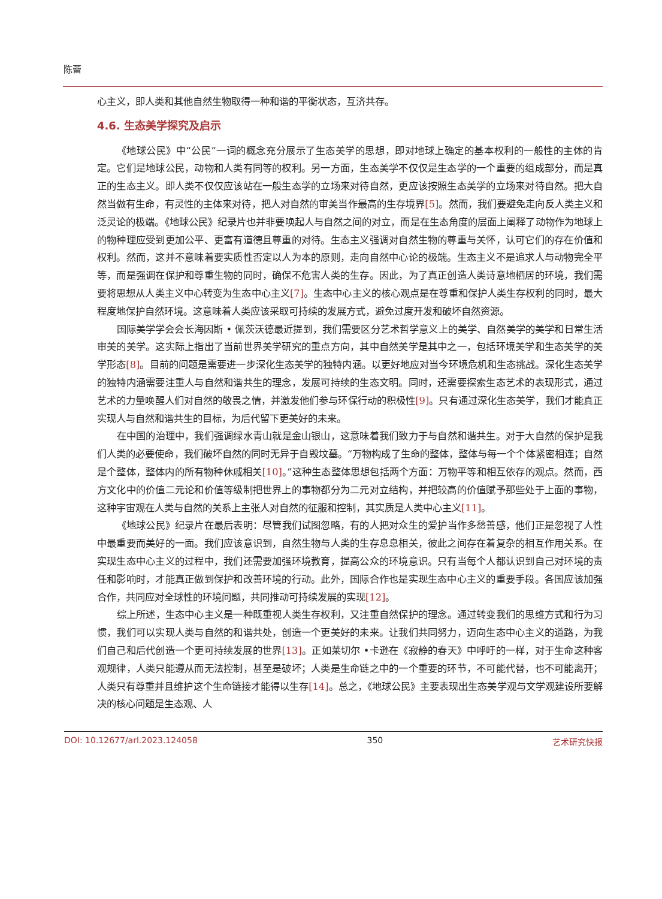陈蕾
心主义，即人类和其他自然生物取得一种和谐的平衡状态，互济共存。
4.6. 生态美学探究及启示
《地球公民》中“公民”一词的概念充分展示了生态美学的思想，即对地球上确定的基本权利的一般性的主体的肯定。它们是地球公民，动物和人类有同等的权利。另一方面，生态美学不仅仅是生态学的一个重要的组成部分，而是真正的生态主义。即人类不仅仅应该站在一般生态学的立场来对待自然，更应该按照生态美学的立场来对待自然。把大自然当做有生命，有灵性的主体来对待，把人对自然的审美当作最高的生存境界[5]。然而，我们要避免走向反人类主义和泛灵论的极端。《地球公民》纪录片也并非要唤起人与自然之间的对立，而是在生态角度的层面上阐释了动物作为地球上的物种理应受到更加公平、更富有道德且尊重的对待。生态主义强调对自然生物的尊重与关怀，认可它们的存在价值和权利。然而，这并不意味着要实质性否定以人为本的原则，走向自然中心论的极端。生态主义不是追求人与动物完全平等，而是强调在保护和尊重生物的同时，确保不危害人类的生存。因此，为了真正创造人类诗意地栖居的环境，我们需要将思想从人类主义中心转变为生态中心主义[7]。生态中心主义的核心观点是在尊重和保护人类生存权利的同时，最大程度地保护自然环境。这意味着人类应该采取可持续的发展方式，避免过度开发和破坏自然资源。
国际美学学会会长海因斯 • 佩茨沃德最近提到，我们需要区分艺术哲学意义上的美学、自然美学的美学和日常生活审美的美学。这实际上指出了当前世界美学研究的重点方向，其中自然美学是其中之一，包括环境美学和生态美学的美学形态[8]。目前的问题是需要进一步深化生态美学的独特内涵。以更好地应对当今环境危机和生态挑战。深化生态美学的独特内涵需要注重人与自然和谐共生的理念，发展可持续的生态文明。同时，还需要探索生态艺术的表现形式，通过艺术的力量唤醒人们对自然的敬畏之情，并激发他们参与环保行动的积极性[9]。只有通过深化生态美学，我们才能真正实现人与自然和谐共生的目标，为后代留下更美好的未来。
在中国的治理中，我们强调绿水青山就是金山银山，这意味着我们致力于与自然和谐共生。对于大自然的保护是我们人类的必要使命，我们破坏自然的同时无异于自毁坟墓。“万物构成了生命的整体，整体与每一个个体紧密相连；自然是个整体，整体内的所有物种休戚相关[10]。”这种生态整体思想包括两个方面：万物平等和相互依存的观点。然而，西方文化中的价值二元论和价值等级制把世界上的事物都分为二元对立结构，并把较高的价值赋予那些处于上面的事物，这种宇宙观在人类与自然的关系上主张人对自然的征服和控制，其实质是人类中心主义[11]。
《地球公民》纪录片在最后表明：尽管我们试图忽略，有的人把对众生的爱护当作多愁善感，他们正是忽视了人性中最重要而美好的一面。我们应该意识到，自然生物与人类的生存息息相关，彼此之间存在着复杂的相互作用关系。在实现生态中心主义的过程中，我们还需要加强环境教育，提高公众的环境意识。只有当每个人都认识到自己对环境的责任和影响时，才能真正做到保护和改善环境的行动。此外，国际合作也是实现生态中心主义的重要手段。各国应该加强合作，共同应对全球性的环境问题，共同推动可持续发展的实现[12]。
综上所述，生态中心主义是一种既重视人类生存权利，又注重自然保护的理念。通过转变我们的思维方式和行为习惯，我们可以实现人类与自然的和谐共处，创造一个更美好的未来。让我们共同努力，迈向生态中心主义的道路，为我们自己和后代创造一个更可持续发展的世界[13]。正如莱切尔 •卡逊在《寂静的春天》中呼吁的一样，对于生命这种客观规律，人类只能遵从而无法控制，甚至是破坏；人类是生命链之中的一个重要的环节，不可能代替，也不可能离开；人类只有尊重并且维护这个生命链接才能得以生存[14]。总之，《地球公民》主要表现出生态美学观与文学观建设所要解决的核心问题是生态观、人
DOI: 10.12677/arl.2023.124058 350 艺术研究快报